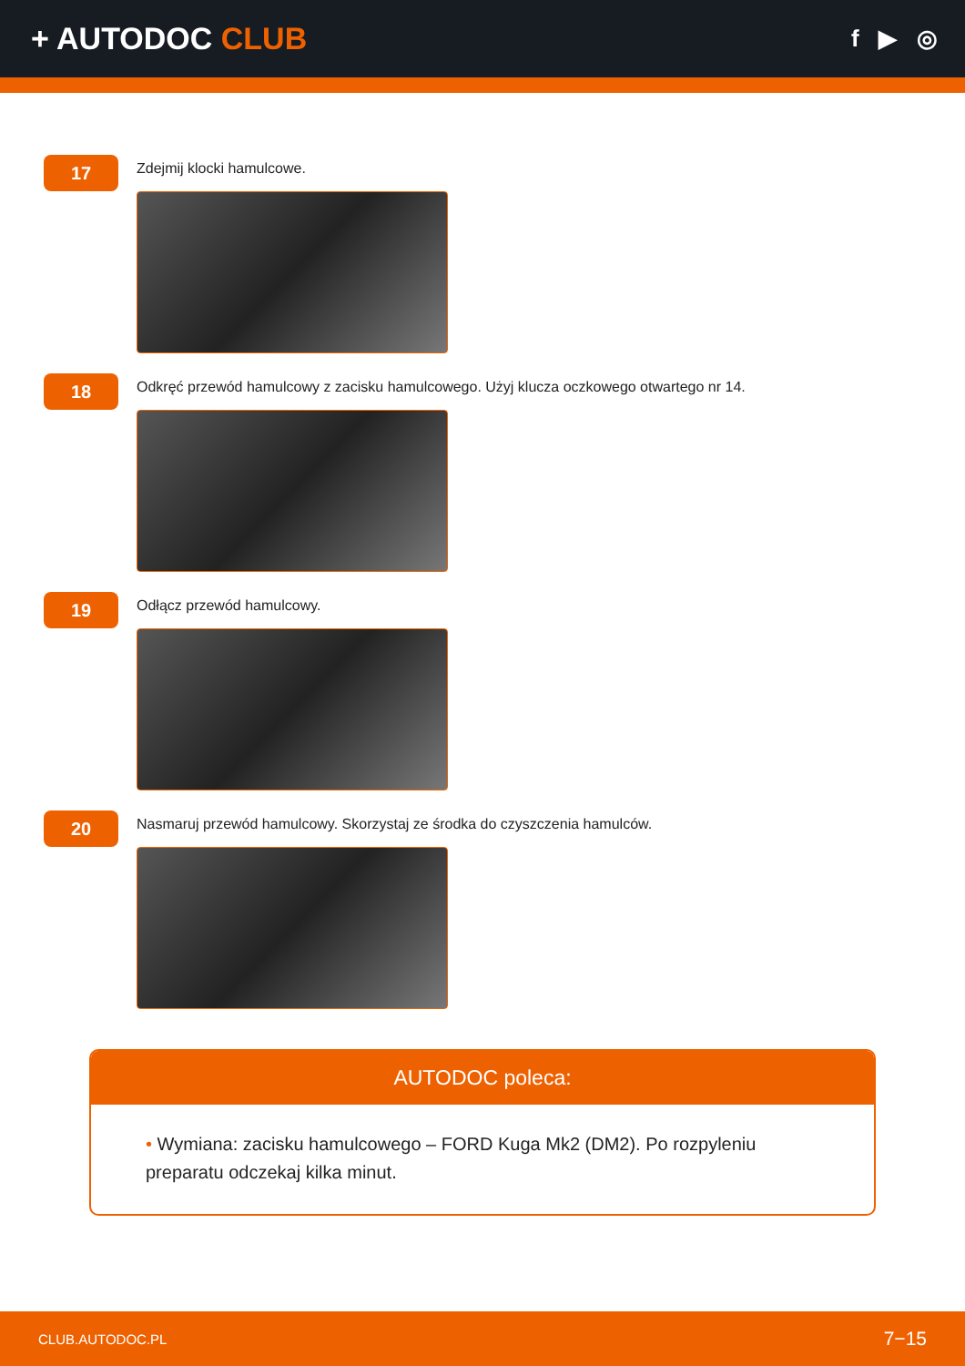+ AUTODOC CLUB
f ▶ ◎
17
Zdejmij klocki hamulcowe.
18
Odkręć przewód hamulcowy z zacisku hamulcowego. Użyj klucza oczkowego otwartego nr 14.
19
Odłącz przewód hamulcowy.
20
Nasmaruj przewód hamulcowy. Skorzystaj ze środka do czyszczenia hamulców.
AUTODOC poleca:
• Wymiana: zacisku hamulcowego – FORD Kuga Mk2 (DM2). Po rozpyleniu preparatu odczekaj kilka minut.
CLUB.AUTODOC.PL 7−15